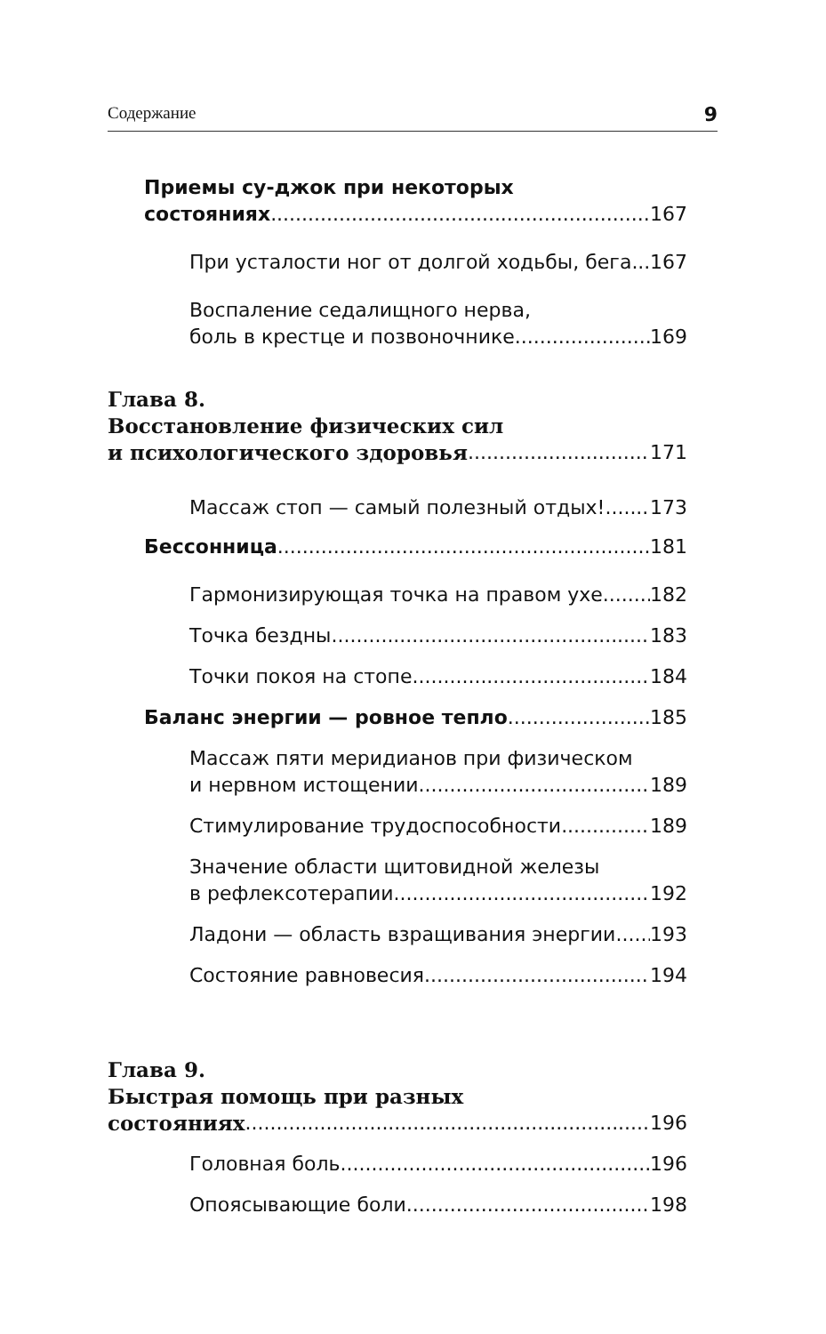Содержание 9
Приемы су-джок при некоторых
состояниях 167
При усталости ног от долгой ходьбы, бега 167
Воспаление седалищного нерва,
боль в крестце и позвоночнике 169
Глава 8.
Восстановление физических сил
и психологического здоровья 171
Массаж стоп — самый полезный отдых! 173
Бессонница 181
Гармонизирующая точка на правом ухе 182
Точка бездны 183
Точки покоя на стопе 184
Баланс энергии — ровное тепло 185
Массаж пяти меридианов при физическом
и нервном истощении 189
Стимулирование трудоспособности 189
Значение области щитовидной железы
в рефлексотерапии 192
Ладони — область взращивания энергии 193
Состояние равновесия 194
Глава 9.
Быстрая помощь при разных
состояниях 196
Головная боль 196
Опоясывающие боли 198